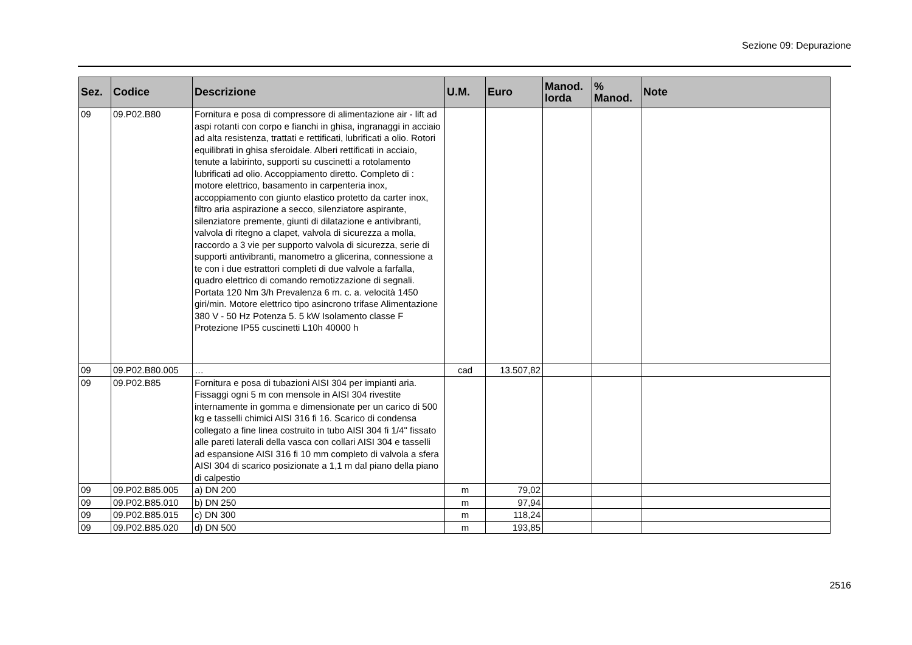Sezione 09: Depurazione
| Sez. | Codice | Descrizione | U.M. | Euro | Manod. lorda | % Manod. | Note |
| --- | --- | --- | --- | --- | --- | --- | --- |
| 09 | 09.P02.B80 | Fornitura e posa di compressore di alimentazione air - lift ad aspi rotanti con corpo e fianchi in ghisa, ingranaggi in acciaio ad alta resistenza, trattati e rettificati, lubrificati a olio. Rotori equilibrati in ghisa sferoidale. Alberi rettificati in acciaio, tenute a labirinto, supporti su cuscinetti a rotolamento lubrificati ad olio. Accoppiamento diretto. Completo di : motore elettrico, basamento in carpenteria inox, accoppiamento con giunto elastico protetto da carter inox, filtro aria aspirazione a secco, silenziatore aspirante, silenziatore premente, giunti di dilatazione e antivibranti, valvola di ritegno a clapet, valvola di sicurezza a molla, raccordo a 3 vie per supporto valvola di sicurezza, serie di supporti antivibranti, manometro a glicerina, connessione a te con i due estrattori completi di due valvole a farfalla, quadro elettrico di comando remotizzazione di segnali. Portata 120 Nm 3/h Prevalenza 6 m. c. a. velocità 1450 giri/min. Motore elettrico tipo asincrono trifase Alimentazione 380 V - 50 Hz Potenza 5. 5 kW Isolamento classe F Protezione IP55 cuscinetti L10h 40000 h | | | | | |
| 09 | 09.P02.B80.005 | … | cad | 13.507,82 | | | |
| 09 | 09.P02.B85 | Fornitura e posa di tubazioni AISI 304 per impianti aria. Fissaggi ogni 5 m con mensole in AISI 304 rivestite internamente in gomma e dimensionate per un carico di 500 kg e tasselli chimici AISI 316 fi 16. Scarico di condensa collegato a fine linea costruito in tubo AISI 304 fi 1/4" fissato alle pareti laterali della vasca con collari AISI 304 e tasselli ad espansione AISI 316 fi 10 mm completo di valvola a sfera AISI 304 di scarico posizionate a 1,1 m dal piano della piano di calpestio | | | | | |
| 09 | 09.P02.B85.005 | a) DN 200 | m | 79,02 | | | |
| 09 | 09.P02.B85.010 | b) DN 250 | m | 97,94 | | | |
| 09 | 09.P02.B85.015 | c) DN 300 | m | 118,24 | | | |
| 09 | 09.P02.B85.020 | d) DN 500 | m | 193,85 | | | |
2516